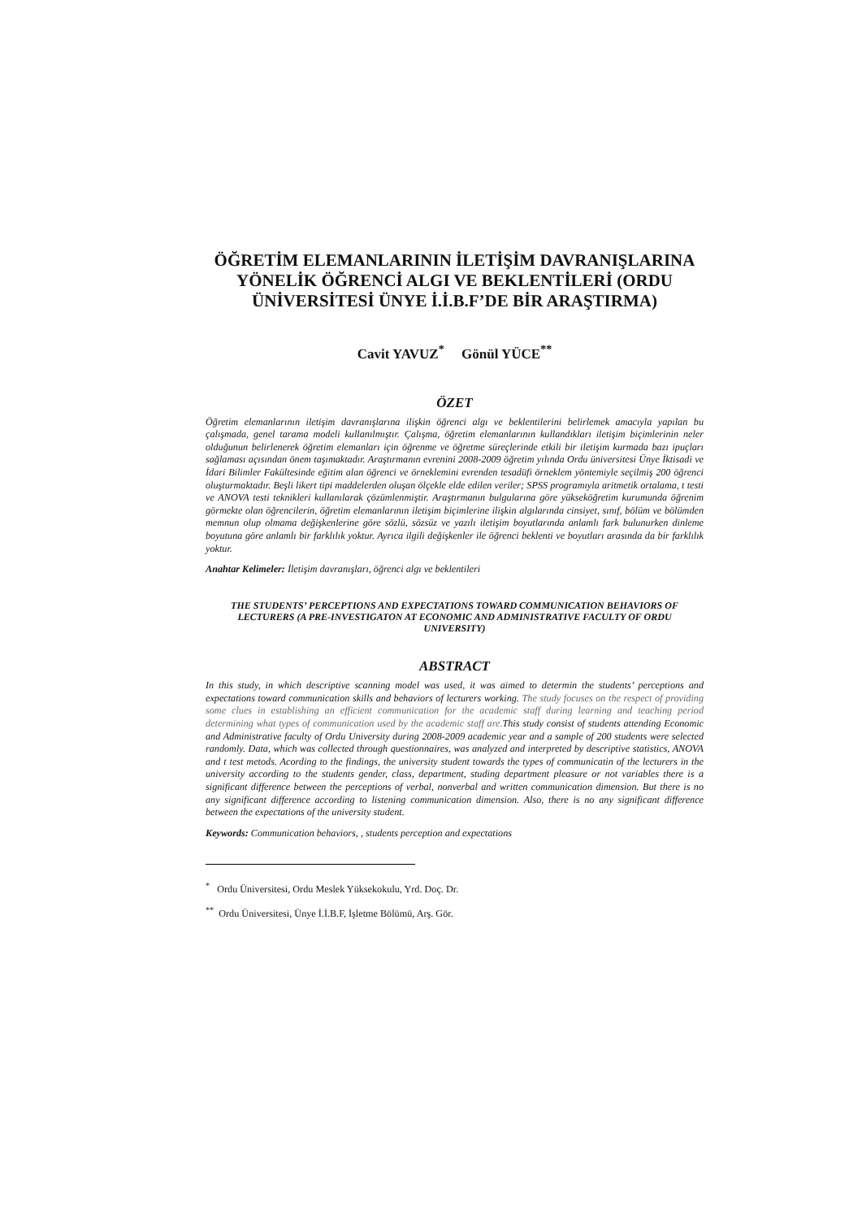ÖĞRETİM ELEMANLARININ İLETİŞİM DAVRANIŞLARINA YÖNELİK ÖĞRENCİ ALGI VE BEKLENTİLERİ (ORDU ÜNİVERSİTESİ ÜNYE İ.İ.B.F’DE BİR ARAŞTIRMA)
Cavit YAVUZ<sup>*</sup> Gönül YÜCE<sup>**</sup>
ÖZET
Öğretim elemanlarının iletişim davranışlarına ilişkin öğrenci algı ve beklentilerini belirlemek amacıyla yapılan bu çalışmada, genel tarama modeli kullanılmıştır. Çalışma, öğretim elemanlarının kullandıkları iletişim biçimlerinin neler olduğunun belirlenerek öğretim elemanları için öğrenme ve öğretme süreçlerinde etkili bir iletişim kurmada bazı ipuçları sağlaması açısından önem taşımaktadır. Araştırmanın evrenini 2008-2009 öğretim yılında Ordu üniversitesi Ünye İktisadi ve İdari Bilimler Fakültesinde eğitim alan öğrenci ve örneklemini evrenden tesadüfi örneklem yöntemiyle seçilmiş 200 öğrenci oluşturmaktadır. Beşli likert tipi maddelerden oluşan ölçekle elde edilen veriler; SPSS programıyla aritmetik ortalama, t testi ve ANOVA testi teknikleri kullanılarak çözümlenmiştir. Araştırmanın bulgularına göre yükseköğretim kurumunda öğrenim görmekte olan öğrencilerin, öğretim elemanlarının iletişim biçimlerine ilişkin algılarında cinsiyet, sınıf, bölüm ve bölümden memnun olup olmama değişkenlerine göre sözlü, sözsüz ve yazılı iletişim boyutlarında anlamlı fark bulunurken dinleme boyutuna göre anlamlı bir farklılık yoktur. Ayrıca ilgili değişkenler ile öğrenci beklenti ve boyutları arasında da bir farklılık yoktur.
Anahtar Kelimeler: İletişim davranışları, öğrenci algı ve beklentileri
THE STUDENTS’ PERCEPTIONS AND EXPECTATIONS TOWARD COMMUNICATION BEHAVIORS OF LECTURERS (A PRE-INVESTIGATON AT ECONOMIC AND ADMINISTRATIVE FACULTY OF ORDU UNIVERSITY)
ABSTRACT
In this study, in which descriptive scanning model was used, it was aimed to determin the students’ perceptions and expectations toward communication skills and behaviors of lecturers working. The study focuses on the respect of providing some clues in establishing an efficient communication for the academic staff during learning and teaching period determining what types of communication used by the academic staff are. This study consist of students attending Economic and Administrative faculty of Ordu University during 2008-2009 academic year and a sample of 200 students were selected randomly. Data, which was collected through questionnaires, was analyzed and interpreted by descriptive statistics, ANOVA and t test metods. Acording to the findings, the university student towards the types of communicatin of the lecturers in the university according to the students gender, class, department, studing department pleasure or not variables there is a significant difference between the perceptions of verbal, nonverbal and written communication dimension. But there is no any significant difference according to listening communication dimension. Also, there is no any significant difference between the expectations of the university student.
Keywords: Communication behaviors, , students perception and expectations
<sup>*</sup> Ordu Üniversitesi, Ordu Meslek Yüksekokulu, Yrd. Doç. Dr.
<sup>**</sup> Ordu Üniversitesi, Ünye İ.İ.B.F, İşletme Bölümü, Arş. Gör.